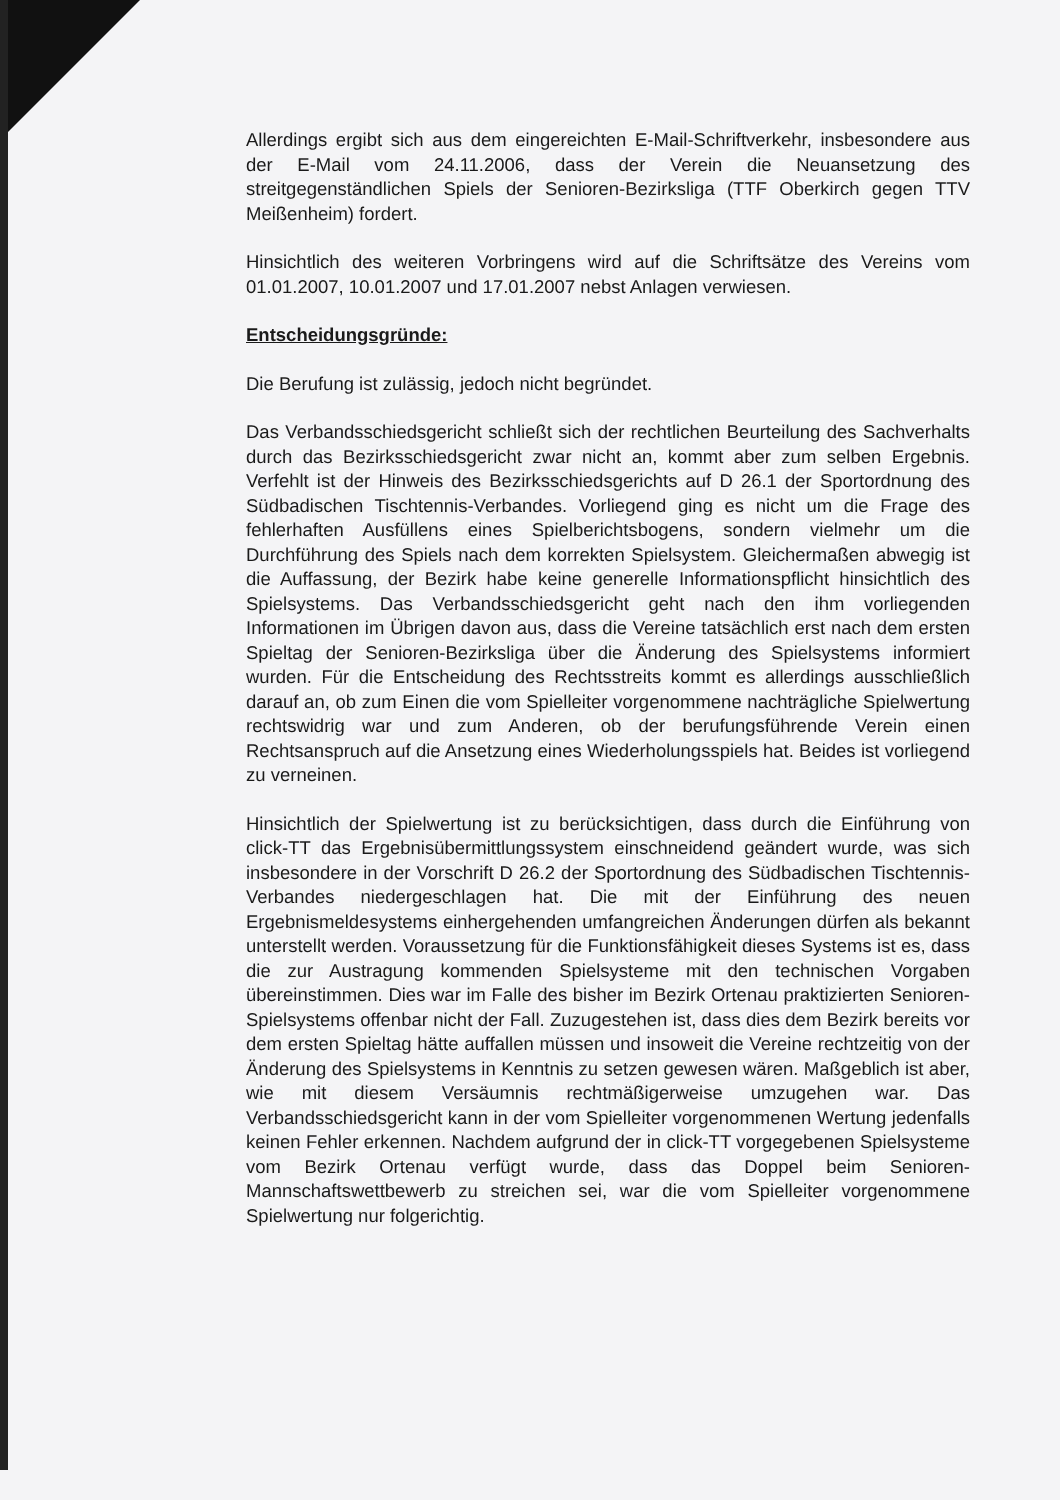Allerdings ergibt sich aus dem eingereichten E-Mail-Schriftverkehr, insbesondere aus der E-Mail vom 24.11.2006, dass der Verein die Neuansetzung des streitgegenständlichen Spiels der Senioren-Bezirksliga (TTF Oberkirch gegen TTV Meißenheim) fordert.
Hinsichtlich des weiteren Vorbringens wird auf die Schriftsätze des Vereins vom 01.01.2007, 10.01.2007 und 17.01.2007 nebst Anlagen verwiesen.
Entscheidungsgründe:
Die Berufung ist zulässig, jedoch nicht begründet.
Das Verbandsschiedsgericht schließt sich der rechtlichen Beurteilung des Sachverhalts durch das Bezirksschiedsgericht zwar nicht an, kommt aber zum selben Ergebnis. Verfehlt ist der Hinweis des Bezirksschiedsgerichts auf D 26.1 der Sportordnung des Südbadischen Tischtennis-Verbandes. Vorliegend ging es nicht um die Frage des fehlerhaften Ausfüllens eines Spielberichtsbogens, sondern vielmehr um die Durchführung des Spiels nach dem korrekten Spielsystem. Gleichermaßen abwegig ist die Auffassung, der Bezirk habe keine generelle Informationspflicht hinsichtlich des Spielsystems. Das Verbandsschiedsgericht geht nach den ihm vorliegenden Informationen im Übrigen davon aus, dass die Vereine tatsächlich erst nach dem ersten Spieltag der Senioren-Bezirksliga über die Änderung des Spielsystems informiert wurden. Für die Entscheidung des Rechtsstreits kommt es allerdings ausschließlich darauf an, ob zum Einen die vom Spielleiter vorgenommene nachträgliche Spielwertung rechtswidrig war und zum Anderen, ob der berufungsführende Verein einen Rechtsanspruch auf die Ansetzung eines Wiederholungsspiels hat. Beides ist vorliegend zu verneinen.
Hinsichtlich der Spielwertung ist zu berücksichtigen, dass durch die Einführung von click-TT das Ergebnisübermittlungssystem einschneidend geändert wurde, was sich insbesondere in der Vorschrift D 26.2 der Sportordnung des Südbadischen Tischtennis-Verbandes niedergeschlagen hat. Die mit der Einführung des neuen Ergebnismeldesystems einhergehenden umfangreichen Änderungen dürfen als bekannt unterstellt werden. Voraussetzung für die Funktionsfähigkeit dieses Systems ist es, dass die zur Austragung kommenden Spielsysteme mit den technischen Vorgaben übereinstimmen. Dies war im Falle des bisher im Bezirk Ortenau praktizierten Senioren-Spielsystems offenbar nicht der Fall. Zuzugestehen ist, dass dies dem Bezirk bereits vor dem ersten Spieltag hätte auffallen müssen und insoweit die Vereine rechtzeitig von der Änderung des Spielsystems in Kenntnis zu setzen gewesen wären. Maßgeblich ist aber, wie mit diesem Versäumnis rechtmäßigerweise umzugehen war. Das Verbandsschiedsgericht kann in der vom Spielleiter vorgenommenen Wertung jedenfalls keinen Fehler erkennen. Nachdem aufgrund der in click-TT vorgegebenen Spielsysteme vom Bezirk Ortenau verfügt wurde, dass das Doppel beim Senioren-Mannschaftswettbewerb zu streichen sei, war die vom Spielleiter vorgenommene Spielwertung nur folgerichtig.